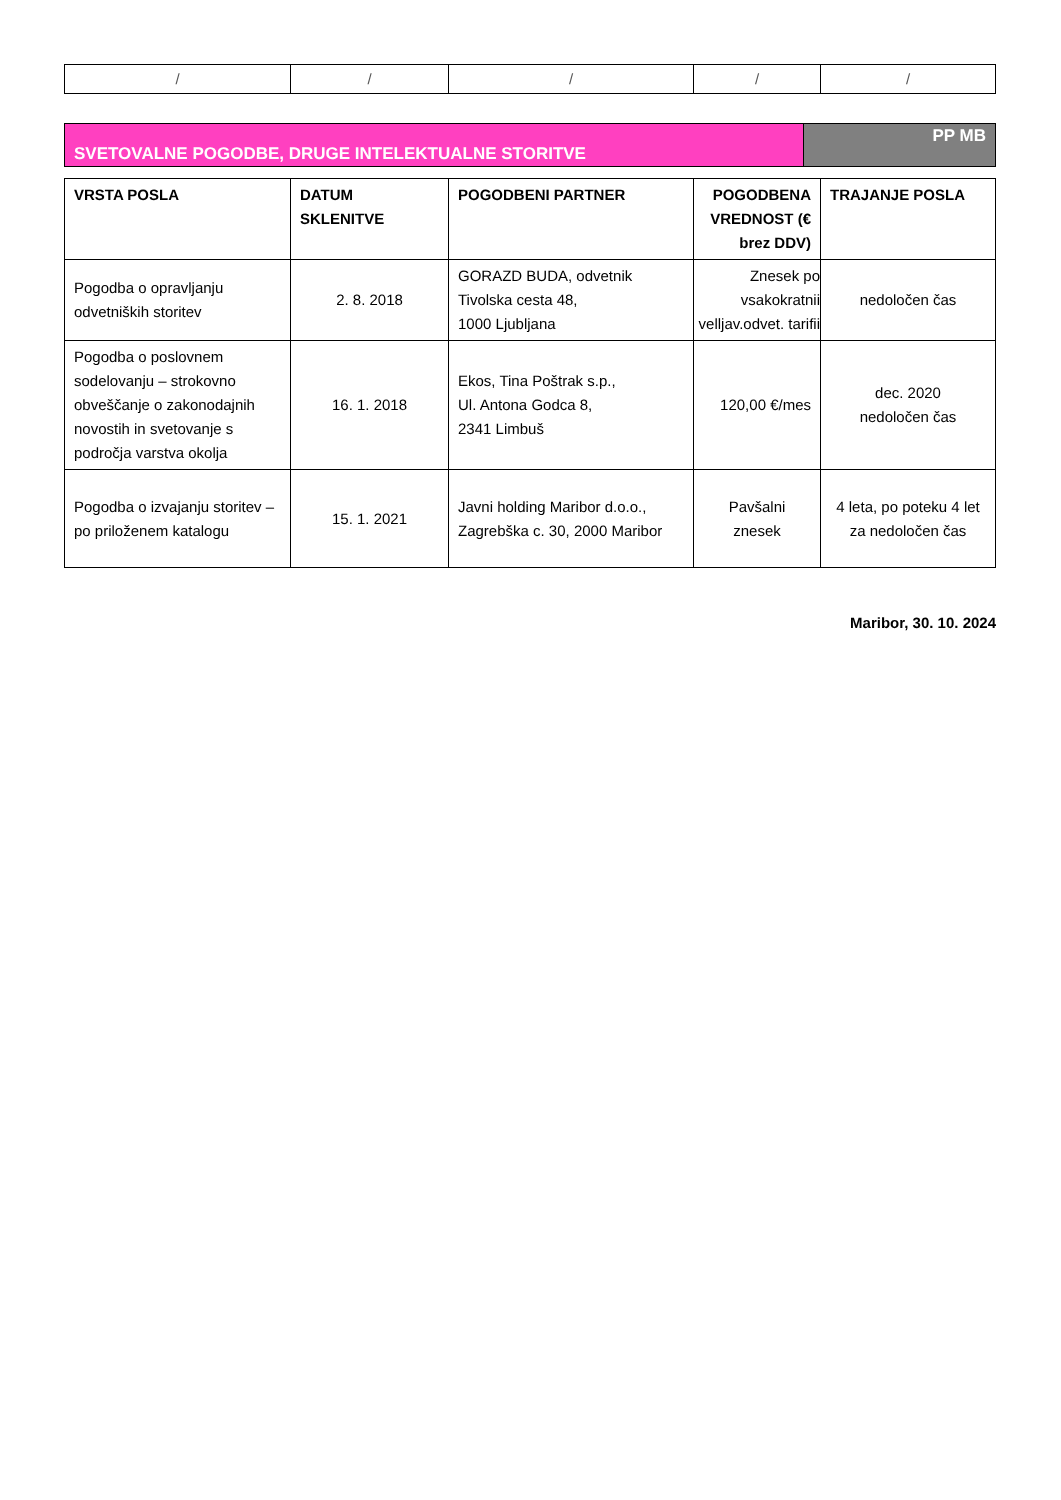| / | / | / | / | / |
SVETOVALNE POGODBE, DRUGE INTELEKTUALNE STORITVE
PP MB
| VRSTA POSLA | DATUM SKLENITVE | POGODBENI PARTNER | POGODBENA VREDNOST (€ brez DDV) | TRAJANJE POSLA |
| --- | --- | --- | --- | --- |
| Pogodba o opravljanju odvetniških storitev | 2. 8. 2018 | GORAZD BUDA, odvetnik Tivolska cesta 48, 1000 Ljubljana | Znesek po vsakokratnii velljav.odvet. tarifii | nedoločen čas |
| Pogodba o poslovnem sodelovanju – strokovno obveščanje o zakonodajnih novostih in svetovanje s področja varstva okolja | 16. 1. 2018 | Ekos, Tina Poštrak s.p., Ul. Antona Godca 8, 2341 Limbuš | 120,00 €/mes | dec. 2020 nedoločen čas |
| Pogodba o izvajanju storitev – po priloženem katalogu | 15. 1. 2021 | Javni holding Maribor d.o.o., Zagrebška c. 30, 2000 Maribor | Pavšalni znesek | 4 leta, po poteku 4 let za nedoločen čas |
Maribor, 30. 10. 2024